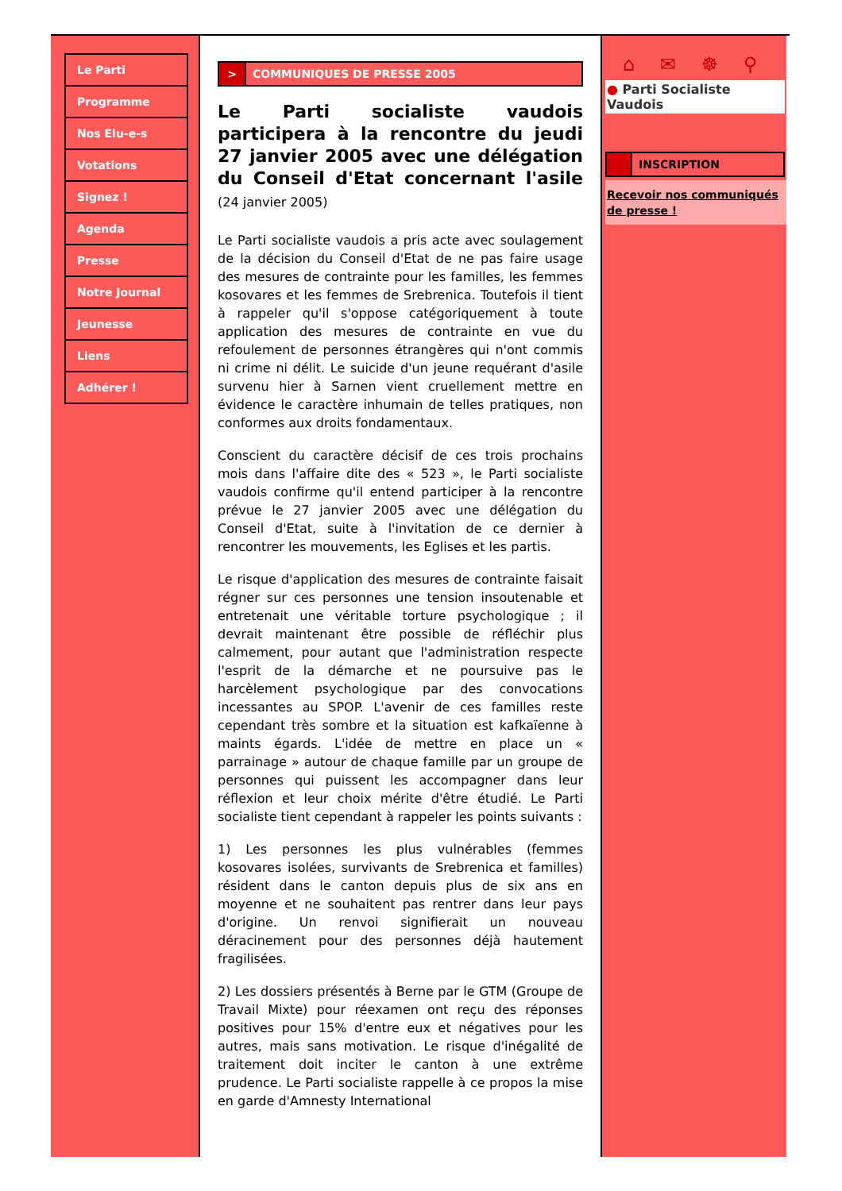Le Parti
Programme
Nos Elu-e-s
Votations
Signez !
Agenda
Presse
Notre Journal
Jeunesse
Liens
Adhérer !
> COMMUNIQUES DE PRESSE 2005
Le Parti socialiste vaudois participera à la rencontre du jeudi 27 janvier 2005 avec une délégation du Conseil d'Etat concernant l'asile (24 janvier 2005)
Le Parti socialiste vaudois a pris acte avec soulagement de la décision du Conseil d'Etat de ne pas faire usage des mesures de contrainte pour les familles, les femmes kosovares et les femmes de Srebrenica. Toutefois il tient à rappeler qu'il s'oppose catégoriquement à toute application des mesures de contrainte en vue du refoulement de personnes étrangères qui n'ont commis ni crime ni délit. Le suicide d'un jeune requérant d'asile survenu hier à Sarnen vient cruellement mettre en évidence le caractère inhumain de telles pratiques, non conformes aux droits fondamentaux.
Conscient du caractère décisif de ces trois prochains mois dans l'affaire dite des « 523 », le Parti socialiste vaudois confirme qu'il entend participer à la rencontre prévue le 27 janvier 2005 avec une délégation du Conseil d'Etat, suite à l'invitation de ce dernier à rencontrer les mouvements, les Eglises et les partis.
Le risque d'application des mesures de contrainte faisait régner sur ces personnes une tension insoutenable et entretenait une véritable torture psychologique ; il devrait maintenant être possible de réfléchir plus calmement, pour autant que l'administration respecte l'esprit de la démarche et ne poursuive pas le harcèlement psychologique par des convocations incessantes au SPOP. L'avenir de ces familles reste cependant très sombre et la situation est kafkaïenne à maints égards. L'idée de mettre en place un « parrainage » autour de chaque famille par un groupe de personnes qui puissent les accompagner dans leur réflexion et leur choix mérite d'être étudié. Le Parti socialiste tient cependant à rappeler les points suivants :
1) Les personnes les plus vulnérables (femmes kosovares isolées, survivants de Srebrenica et familles) résident dans le canton depuis plus de six ans en moyenne et ne souhaitent pas rentrer dans leur pays d'origine. Un renvoi signifierait un nouveau déracinement pour des personnes déjà hautement fragilisées.
2) Les dossiers présentés à Berne par le GTM (Groupe de Travail Mixte) pour réexamen ont reçu des réponses positives pour 15% d'entre eux et négatives pour les autres, mais sans motivation. Le risque d'inégalité de traitement doit inciter le canton à une extrême prudence. Le Parti socialiste rappelle à ce propos la mise en garde d'Amnesty International
⌂ ✉ ☸ ⚲
● Parti Socialiste Vaudois
INSCRIPTION
Recevoir nos communiqués de presse !